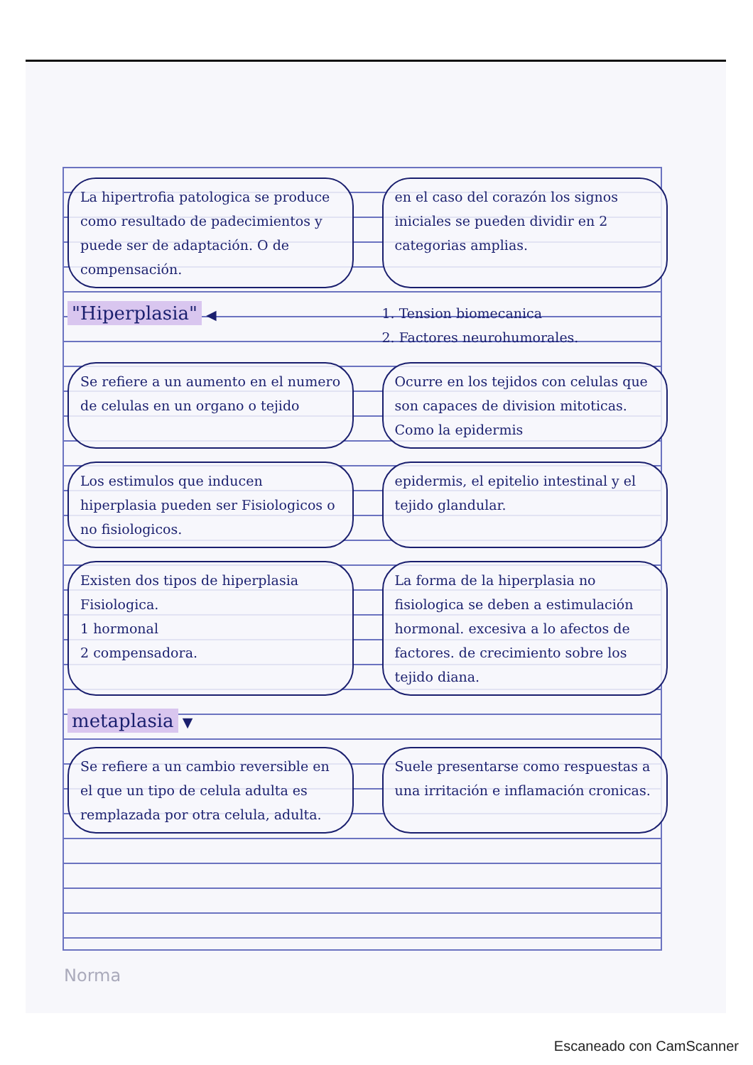La hipertrofia patologica se produce como resultado de padecimientos y puede ser de adaptación. O de compensación.
en el caso del corazón los signos iniciales se pueden dividir en 2 categorias amplias.
"Hiperplasia" ◀
1. Tension biomecanica
2. Factores neurohumorales.
Se refiere a un aumento en el numero de celulas en un organo o tejido
Ocurre en los tejidos con celulas que son capaces de division mitoticas. Como la epidermis
Los estimulos que inducen hiperplasia pueden ser Fisiologicos o no fisiologicos.
epidermis, el epitelio intestinal y el tejido glandular.
Existen dos tipos de hiperplasia
Fisiologica.
1 hormonal
2 compensadora.
La forma de la hiperplasia no fisiologica se deben a estimulación hormonal. excesiva a lo afectos de factores. de crecimiento sobre los tejido diana.
metaplasia ▼
Se refiere a un cambio reversible en el que un tipo de celula adulta es remplazada por otra celula, adulta.
Suele presentarse como respuestas a una irritación e inflamación cronicas.
Norma
Escaneado con CamScanner